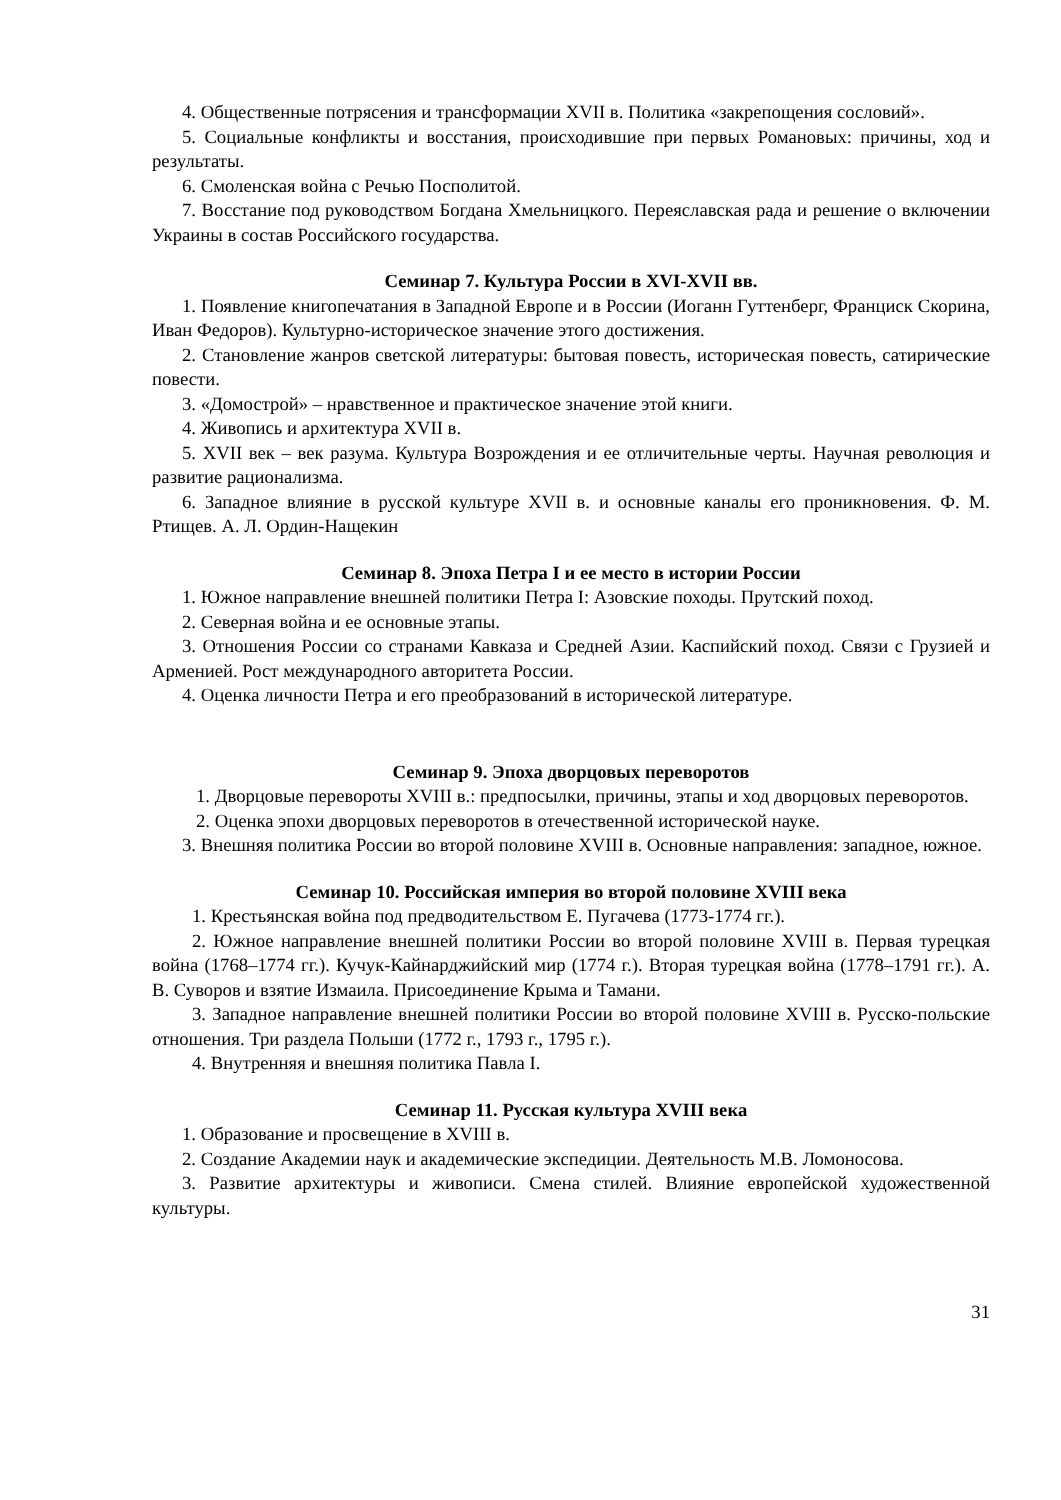4. Общественные потрясения и трансформации XVII в. Политика «закрепощения сословий».
5. Социальные конфликты и восстания, происходившие при первых Романовых: причины, ход и результаты.
6. Смоленская война с Речью Посполитой.
7. Восстание под руководством Богдана Хмельницкого. Переяславская рада и решение о включении Украины в состав Российского государства.
Семинар 7. Культура России в XVI-XVII вв.
1. Появление книгопечатания в Западной Европе и в России (Иоганн Гуттенберг, Франциск Скорина, Иван Федоров). Культурно-историческое значение этого достижения.
2. Становление жанров светской литературы: бытовая повесть, историческая повесть, сатирические повести.
3. «Домострой» – нравственное и практическое значение этой книги.
4. Живопись и архитектура XVII в.
5. XVII век – век разума. Культура Возрождения и ее отличительные черты. Научная революция и развитие рационализма.
6. Западное влияние в русской культуре XVII в. и основные каналы его проникновения. Ф. М. Ртищев. А. Л. Ордин-Нащекин
Семинар 8. Эпоха Петра I и ее место в истории России
1. Южное направление внешней политики Петра I: Азовские походы. Прутский поход.
2. Северная война и ее основные этапы.
3. Отношения России со странами Кавказа и Средней Азии. Каспийский поход. Связи с Грузией и Арменией. Рост международного авторитета России.
4. Оценка личности Петра и его преобразований в исторической литературе.
Семинар 9. Эпоха дворцовых переворотов
1. Дворцовые перевороты XVIII в.: предпосылки, причины, этапы и ход дворцовых переворотов.
2. Оценка эпохи дворцовых переворотов в отечественной исторической науке.
3. Внешняя политика России во второй половине XVIII в. Основные направления: западное, южное.
Семинар 10. Российская империя во второй половине XVIII века
1. Крестьянская война под предводительством Е. Пугачева (1773-1774 гг.).
2. Южное направление внешней политики России во второй половине XVIII в. Первая турецкая война (1768–1774 гг.). Кучук-Кайнарджийский мир (1774 г.). Вторая турецкая война (1778–1791 гг.). А. В. Суворов и взятие Измаила. Присоединение Крыма и Тамани.
3. Западное направление внешней политики России во второй половине XVIII в. Русско-польские отношения. Три раздела Польши (1772 г., 1793 г., 1795 г.).
4. Внутренняя и внешняя политика Павла I.
Семинар 11. Русская культура XVIII века
1. Образование и просвещение в XVIII в.
2. Создание Академии наук и академические экспедиции. Деятельность М.В. Ломоносова.
3. Развитие архитектуры и живописи. Смена стилей. Влияние европейской художественной культуры.
31